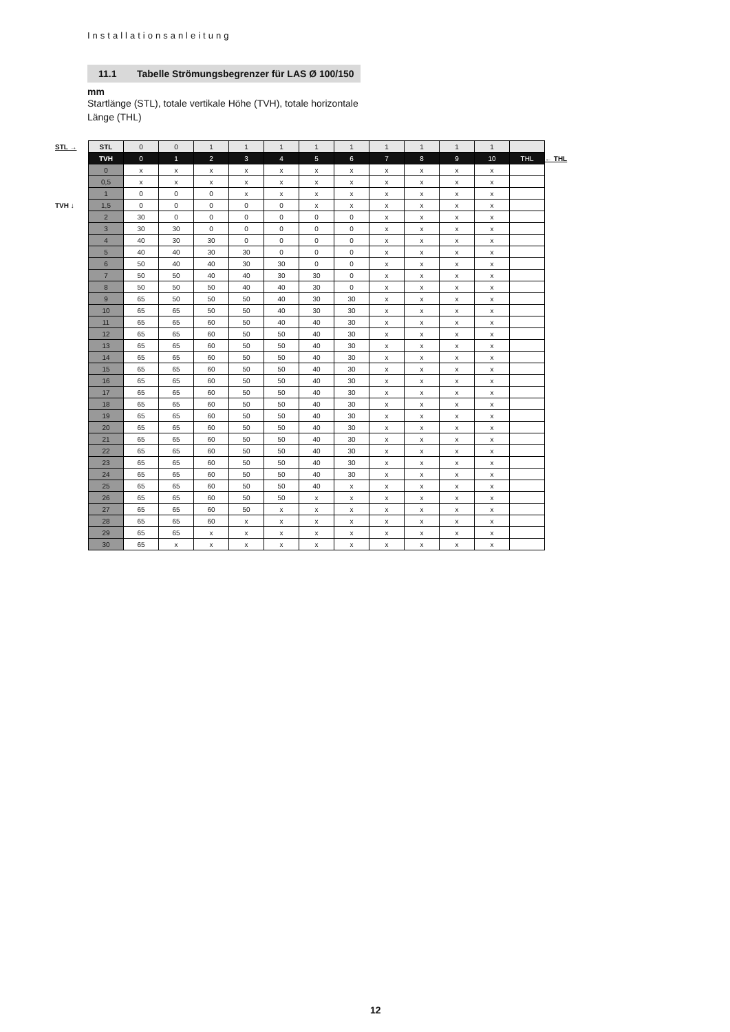Installationsanleitung
11.1 Tabelle Strömungsbegrenzer für LAS Ø 100/150 mm
Startlänge (STL), totale vertikale Höhe (TVH), totale horizontale Länge (THL)
STL →
← THL
TVH ↓
| STL | 0 | 0 | 1 | 1 | 1 | 1 | 1 | 1 | 1 | 1 | 1 | |
| TVH | 0 | 1 | 2 | 3 | 4 | 5 | 6 | 7 | 8 | 9 | 10 | THL |
| 0 | x | x | x | x | x | x | x | x | x | x | x | |
| 0,5 | x | x | x | x | x | x | x | x | x | x | x | |
| 1 | 0 | 0 | 0 | x | x | x | x | x | x | x | x | |
| 1,5 | 0 | 0 | 0 | 0 | 0 | x | x | x | x | x | x | |
| 2 | 30 | 0 | 0 | 0 | 0 | 0 | 0 | x | x | x | x | |
| 3 | 30 | 30 | 0 | 0 | 0 | 0 | 0 | x | x | x | x | |
| 4 | 40 | 30 | 30 | 0 | 0 | 0 | 0 | x | x | x | x | |
| 5 | 40 | 40 | 30 | 30 | 0 | 0 | 0 | x | x | x | x | |
| 6 | 50 | 40 | 40 | 30 | 30 | 0 | 0 | x | x | x | x | |
| 7 | 50 | 50 | 40 | 40 | 30 | 30 | 0 | x | x | x | x | |
| 8 | 50 | 50 | 50 | 40 | 40 | 30 | 0 | x | x | x | x | |
| 9 | 65 | 50 | 50 | 50 | 40 | 30 | 30 | x | x | x | x | |
| 10 | 65 | 65 | 50 | 50 | 40 | 30 | 30 | x | x | x | x | |
| 11 | 65 | 65 | 60 | 50 | 40 | 40 | 30 | x | x | x | x | |
| 12 | 65 | 65 | 60 | 50 | 50 | 40 | 30 | x | x | x | x | |
| 13 | 65 | 65 | 60 | 50 | 50 | 40 | 30 | x | x | x | x | |
| 14 | 65 | 65 | 60 | 50 | 50 | 40 | 30 | x | x | x | x | |
| 15 | 65 | 65 | 60 | 50 | 50 | 40 | 30 | x | x | x | x | |
| 16 | 65 | 65 | 60 | 50 | 50 | 40 | 30 | x | x | x | x | |
| 17 | 65 | 65 | 60 | 50 | 50 | 40 | 30 | x | x | x | x | |
| 18 | 65 | 65 | 60 | 50 | 50 | 40 | 30 | x | x | x | x | |
| 19 | 65 | 65 | 60 | 50 | 50 | 40 | 30 | x | x | x | x | |
| 20 | 65 | 65 | 60 | 50 | 50 | 40 | 30 | x | x | x | x | |
| 21 | 65 | 65 | 60 | 50 | 50 | 40 | 30 | x | x | x | x | |
| 22 | 65 | 65 | 60 | 50 | 50 | 40 | 30 | x | x | x | x | |
| 23 | 65 | 65 | 60 | 50 | 50 | 40 | 30 | x | x | x | x | |
| 24 | 65 | 65 | 60 | 50 | 50 | 40 | 30 | x | x | x | x | |
| 25 | 65 | 65 | 60 | 50 | 50 | 40 | x | x | x | x | x | |
| 26 | 65 | 65 | 60 | 50 | 50 | x | x | x | x | x | x | |
| 27 | 65 | 65 | 60 | 50 | x | x | x | x | x | x | x | |
| 28 | 65 | 65 | 60 | x | x | x | x | x | x | x | x | |
| 29 | 65 | 65 | x | x | x | x | x | x | x | x | x | |
| 30 | 65 | x | x | x | x | x | x | x | x | x | x | |
12